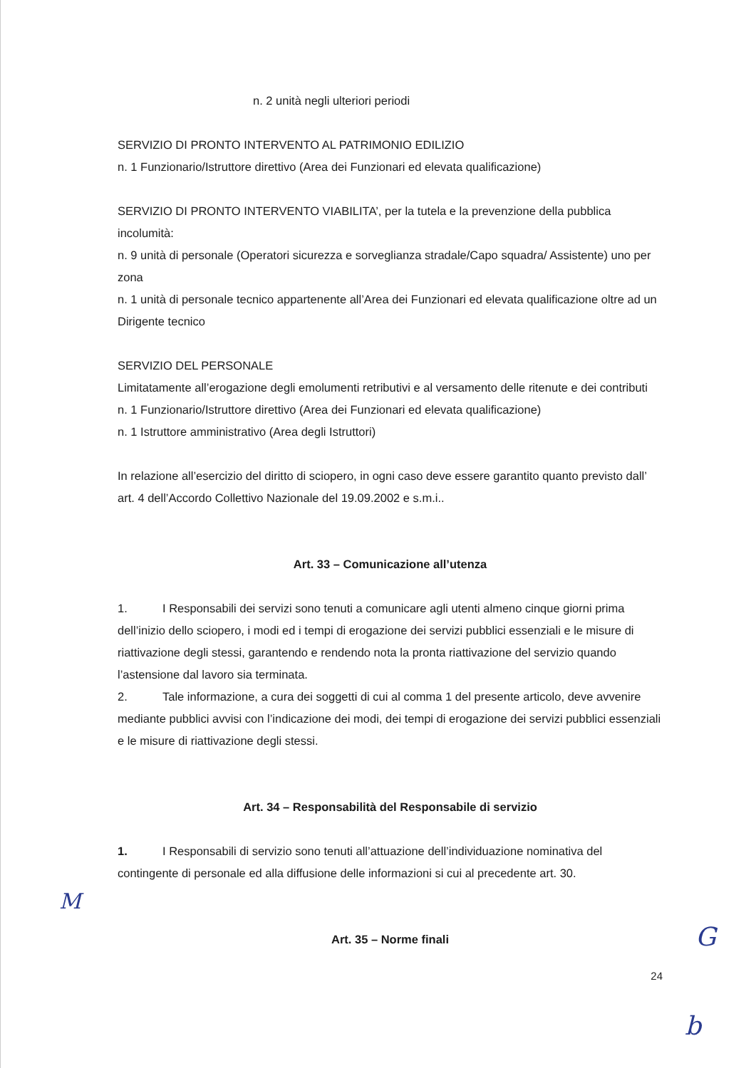n. 2 unità negli ulteriori periodi
SERVIZIO DI PRONTO INTERVENTO AL PATRIMONIO EDILIZIO
n. 1 Funzionario/Istruttore direttivo (Area dei Funzionari ed elevata qualificazione)
SERVIZIO DI PRONTO INTERVENTO VIABILITA’, per la tutela e la prevenzione della pubblica incolumità:
n. 9 unità di personale (Operatori sicurezza e sorveglianza stradale/Capo squadra/ Assistente) uno per zona
n. 1 unità di personale tecnico appartenente all’Area dei Funzionari ed elevata qualificazione oltre ad un Dirigente tecnico
SERVIZIO DEL PERSONALE
Limitatamente all’erogazione degli emolumenti retributivi e al versamento delle ritenute e dei contributi
n. 1 Funzionario/Istruttore direttivo (Area dei Funzionari ed elevata qualificazione)
n. 1 Istruttore amministrativo (Area degli Istruttori)
In relazione all’esercizio del diritto di sciopero, in ogni caso deve essere garantito quanto previsto dall’ art. 4 dell’Accordo Collettivo Nazionale del 19.09.2002 e s.m.i..
Art. 33 – Comunicazione all’utenza
1. I Responsabili dei servizi sono tenuti a comunicare agli utenti almeno cinque giorni prima dell’inizio dello sciopero, i modi ed i tempi di erogazione dei servizi pubblici essenziali e le misure di riattivazione degli stessi, garantendo e rendendo nota la pronta riattivazione del servizio quando l’astensione dal lavoro sia terminata.
2. Tale informazione, a cura dei soggetti di cui al comma 1 del presente articolo, deve avvenire mediante pubblici avvisi con l’indicazione dei modi, dei tempi di erogazione dei servizi pubblici essenziali e le misure di riattivazione degli stessi.
Art. 34 – Responsabilità del Responsabile di servizio
1. I Responsabili di servizio sono tenuti all’attuazione dell’individuazione nominativa del contingente di personale ed alla diffusione delle informazioni si cui al precedente art. 30.
Art. 35 – Norme finali
24
M
G
b